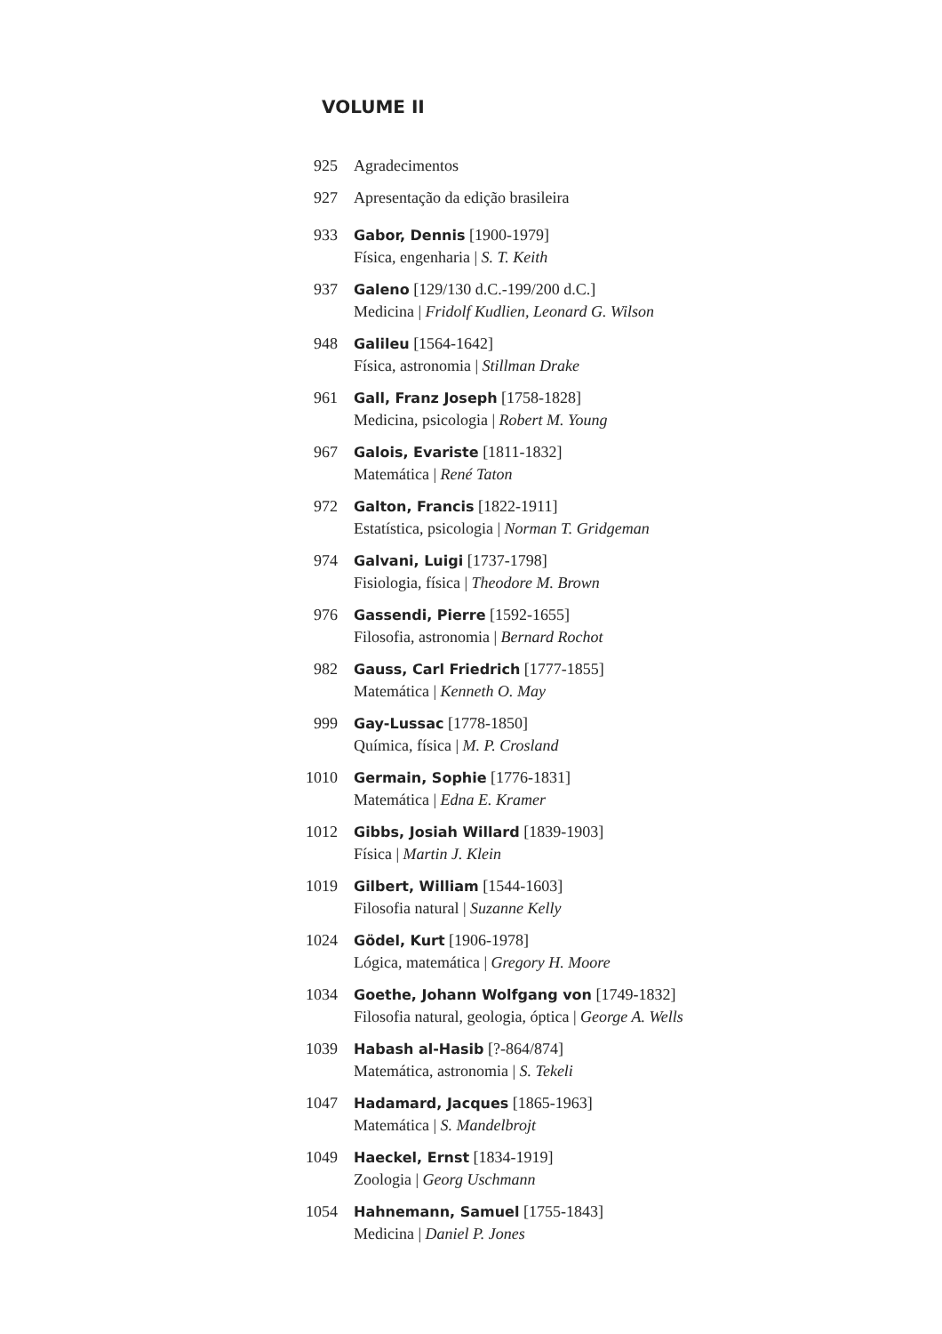VOLUME II
925 Agradecimentos
927 Apresentação da edição brasileira
933 Gabor, Dennis [1900-1979]
Física, engenharia | S. T. Keith
937 Galeno [129/130 d.C.-199/200 d.C.]
Medicina | Fridolf Kudlien, Leonard G. Wilson
948 Galileu [1564-1642]
Física, astronomia | Stillman Drake
961 Gall, Franz Joseph [1758-1828]
Medicina, psicologia | Robert M. Young
967 Galois, Evariste [1811-1832]
Matemática | René Taton
972 Galton, Francis [1822-1911]
Estatística, psicologia | Norman T. Gridgeman
974 Galvani, Luigi [1737-1798]
Fisiologia, física | Theodore M. Brown
976 Gassendi, Pierre [1592-1655]
Filosofia, astronomia | Bernard Rochot
982 Gauss, Carl Friedrich [1777-1855]
Matemática | Kenneth O. May
999 Gay-Lussac [1778-1850]
Química, física | M. P. Crosland
1010 Germain, Sophie [1776-1831]
Matemática | Edna E. Kramer
1012 Gibbs, Josiah Willard [1839-1903]
Física | Martin J. Klein
1019 Gilbert, William [1544-1603]
Filosofia natural | Suzanne Kelly
1024 Gödel, Kurt [1906-1978]
Lógica, matemática | Gregory H. Moore
1034 Goethe, Johann Wolfgang von [1749-1832]
Filosofia natural, geologia, óptica | George A. Wells
1039 Habash al-Hasib [?-864/874]
Matemática, astronomia | S. Tekeli
1047 Hadamard, Jacques [1865-1963]
Matemática | S. Mandelbrojt
1049 Haeckel, Ernst [1834-1919]
Zoologia | Georg Uschmann
1054 Hahnemann, Samuel [1755-1843]
Medicina | Daniel P. Jones